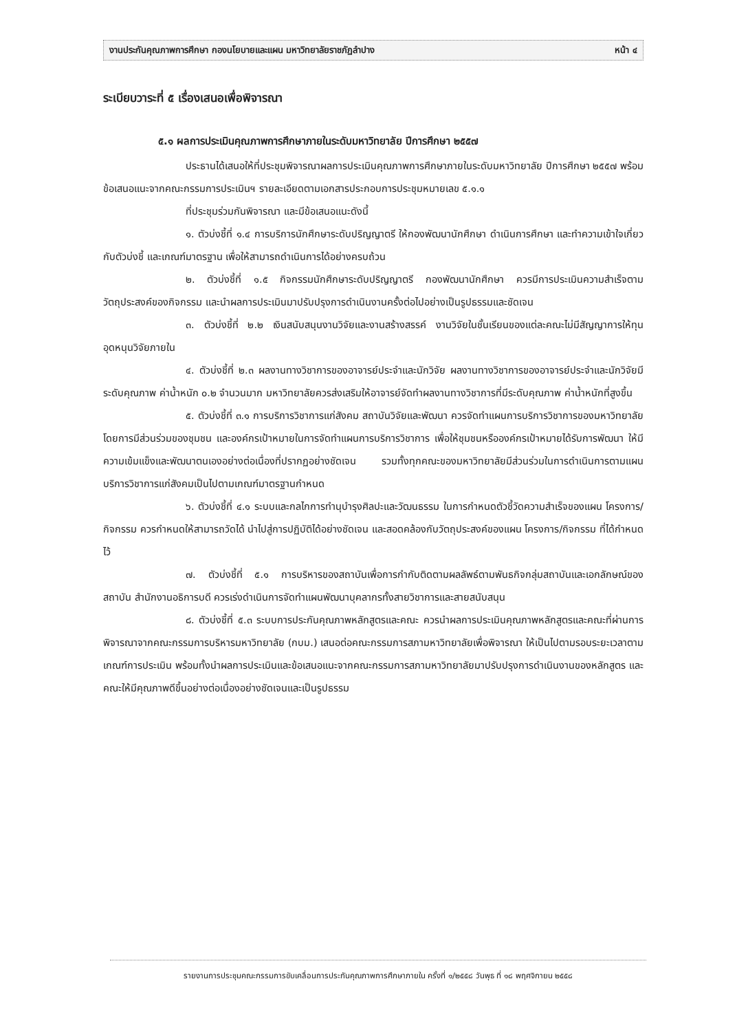งานประกันคุณภาพการศึกษา กองนโยบายและแผน มหาวิทยาลัยราชภัฏลำปาง หน้า ๔
ระเบียบวาระที่ ๕ เรื่องเสนอเพื่อพิจารณา
๕.๑ ผลการประเมินคุณภาพการศึกษาภายในระดับมหาวิทยาลัย ปีการศึกษา ๒๕๕๗
ประธานได้เสนอให้ที่ประชุมพิจารณาผลการประเมินคุณภาพการศึกษาภายในระดับมหาวิทยาลัย ปีการศึกษา ๒๕๕๗ พร้อมข้อเสนอแนะจากคณะกรรมการประเมินฯ รายละเอียดตามเอกสารประกอบการประชุมหมายเลข ๕.๑.๑
ที่ประชุมร่วมกันพิจารณา และมีข้อเสนอแนะดังนี้
๑. ตัวบ่งชี้ที่ ๑.๔ การบริการนักศึกษาระดับปริญญาตรี ให้กองพัฒนานักศึกษา ดำเนินการศึกษา และทำความเข้าใจเกี่ยวกับตัวบ่งชี้ และเกณฑ์มาตรฐาน เพื่อให้สามารถดำเนินการได้อย่างครบถ้วน
๒. ตัวบ่งชี้ที่ ๑.๕ กิจกรรมนักศึกษาระดับปริญญาตรี กองพัฒนานักศึกษา ควรมีการประเมินความสำเร็จตามวัตถุประสงค์ของกิจกรรม และนำผลการประเมินมาปรับปรุงการดำเนินงานครั้งต่อไปอย่างเป็นรูปธรรมและชัดเจน
๓. ตัวบ่งชี้ที่ ๒.๒ เงินสนับสนุนงานวิจัยและงานสร้างสรรค์ งานวิจัยในชั้นเรียนของแต่ละคณะไม่มีสัญญาการให้ทุนอุดหนุนวิจัยภายใน
๔. ตัวบ่งชี้ที่ ๒.๓ ผลงานทางวิชาการของอาจารย์ประจำและนักวิจัย ผลงานทางวิชาการของอาจารย์ประจำและนักวิจัยมีระดับคุณภาพ ค่าน้ำหนัก ๐.๒ จำนวนมาก มหาวิทยาลัยควรส่งเสริมให้อาจารย์จัดทำผลงานทางวิชาการที่มีระดับคุณภาพ ค่าน้ำหนักที่สูงขึ้น
๕. ตัวบ่งชี้ที่ ๓.๑ การบริการวิชาการแก่สังคม สถาบันวิจัยและพัฒนา ควรจัดทำแผนการบริการวิชาการของมหาวิทยาลัย โดยการมีส่วนร่วมของชุมชน และองค์กรเป้าหมายในการจัดทำแผนการบริการวิชาการ เพื่อให้ชุมชนหรือองค์กรเป้าหมายได้รับการพัฒนา ให้มีความเข้มแข็งและพัฒนาตนเองอย่างต่อเนื่องที่ปรากฏอย่างชัดเจน รวมทั้งทุกคณะของมหาวิทยาลัยมีส่วนร่วมในการดำเนินการตามแผนบริการวิชาการแก่สังคมเป็นไปตามเกณฑ์มาตรฐานกำหนด
๖. ตัวบ่งชี้ที่ ๔.๑ ระบบและกลไกการทำนุบำรุงศิลปะและวัฒนธรรม ในการกำหนดตัวชี้วัดความสำเร็จของแผน โครงการ/กิจกรรม ควรกำหนดให้สามารถวัดได้ นำไปสู่การปฏิบัติได้อย่างชัดเจน และสอดคล้องกับวัตถุประสงค์ของแผน โครงการ/กิจกรรม ที่ได้กำหนดไว้
๗. ตัวบ่งชี้ที่ ๕.๑ การบริหารของสถาบันเพื่อการกำกับติดตามผลลัพธ์ตามพันธกิจกลุ่มสถาบันและเอกลักษณ์ของสถาบัน สำนักงานอธิการบดี ควรเร่งดำเนินการจัดทำแผนพัฒนาบุคลากรทั้งสายวิชาการและสายสนับสนุน
๘. ตัวบ่งชี้ที่ ๕.๓ ระบบการประกันคุณภาพหลักสูตรและคณะ ควรนำผลการประเมินคุณภาพหลักสูตรและคณะที่ผ่านการพิจารณาจากคณะกรรมการบริหารมหาวิทยาลัย (กบม.) เสนอต่อคณะกรรมการสภามหาวิทยาลัยเพื่อพิจารณา ให้เป็นไปตามรอบระยะเวลาตามเกณฑ์การประเมิน พร้อมทั้งนำผลการประเมินและข้อเสนอแนะจากคณะกรรมการสภามหาวิทยาลัยมาปรับปรุงการดำเนินงานของหลักสูตร และคณะให้มีคุณภาพดีขึ้นอย่างต่อเนื่องอย่างชัดเจนและเป็นรูปธรรม
รายงานการประชุมคณะกรรมการขับเคลื่อนการประกันคุณภาพการศึกษาภายใน ครั้งที่ ๑/๒๕๕๘ วันพุธ ที่ ๑๘ พฤศจิกายน ๒๕๕๘